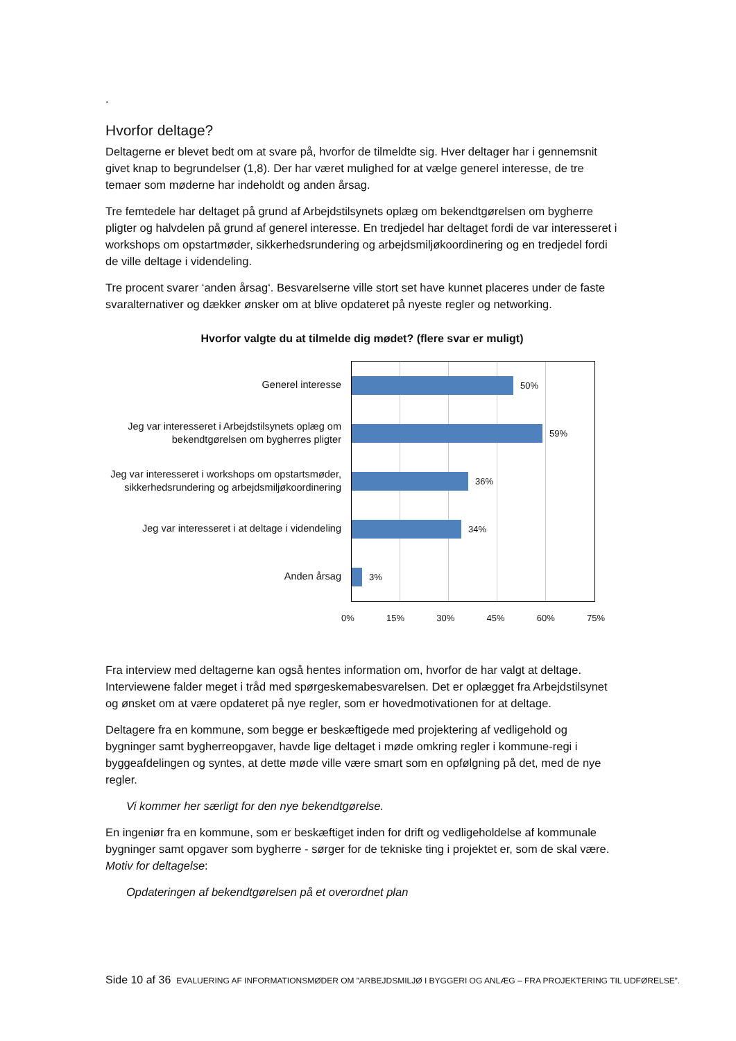.
Hvorfor deltage?
Deltagerne er blevet bedt om at svare på, hvorfor de tilmeldte sig. Hver deltager har i gennemsnit givet knap to begrundelser (1,8). Der har været mulighed for at vælge generel interesse, de tre temaer som møderne har indeholdt og anden årsag.
Tre femtedele har deltaget på grund af Arbejdstilsynets oplæg om bekendtgørelsen om bygherre pligter og halvdelen på grund af generel interesse. En tredjedel har deltaget fordi de var interesseret i workshops om opstartmøder, sikkerhedsrundering og arbejdsmiljøkoordinering og en tredjedel fordi de ville deltage i videndeling.
Tre procent svarer ‘anden årsag‘. Besvarelserne ville stort set have kunnet placeres under de faste svaralternativer og dækker ønsker om at blive opdateret på nyeste regler og networking.
Hvorfor valgte du at tilmelde dig mødet? (flere svar er muligt)
Generel interesse
Jeg var interesseret i Arbejdstilsynets oplæg om bekendtgørelsen om bygherres pligter
Jeg var interesseret i workshops om opstartsmøder, sikkerhedsrundering og arbejdsmiljøkoordinering
Jeg var interesseret i at deltage i videndeling
Anden årsag
50%
59%
36%
34%
3%
0% 15% 30% 45% 60% 75%
Fra interview med deltagerne kan også hentes information om, hvorfor de har valgt at deltage. Interviewene falder meget i tråd med spørgeskemabesvarelsen. Det er oplægget fra Arbejdstilsynet og ønsket om at være opdateret på nye regler, som er hovedmotivationen for at deltage.
Deltagere fra en kommune, som begge er beskæftigede med projektering af vedligehold og bygninger samt bygherreopgaver, havde lige deltaget i møde omkring regler i kommune-regi i byggeafdelingen og syntes, at dette møde ville være smart som en opfølgning på det, med de nye regler.
Vi kommer her særligt for den nye bekendtgørelse.
En ingeniør fra en kommune, som er beskæftiget inden for drift og vedligeholdelse af kommunale bygninger samt opgaver som bygherre - sørger for de tekniske ting i projektet er, som de skal være. Motiv for deltagelse:
Opdateringen af bekendtgørelsen på et overordnet plan
Side 10 af 36 EVALUERING AF INFORMATIONSMØDER OM ”ARBEJDSMILJØ I BYGGERI OG ANLÆG – FRA PROJEKTERING TIL UDFØRELSE”.